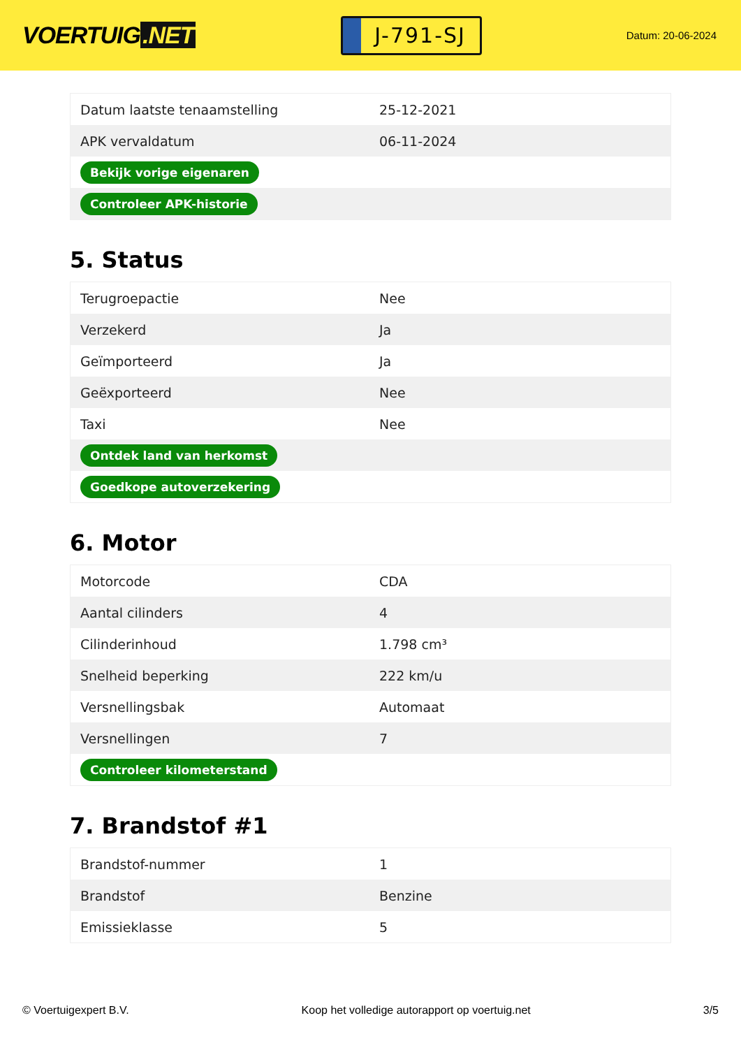VOERTUIG.NET
J-791-SJ
Datum: 20-06-2024
| Datum laatste tenaamstelling | 25-12-2021 |
| APK vervaldatum | 06-11-2024 |
| Bekijk vorige eigenaren | |
| Controleer APK-historie | |
5. Status
| Terugroepactie | Nee |
| Verzekerd | Ja |
| Geïmporteerd | Ja |
| Geëxporteerd | Nee |
| Taxi | Nee |
| Ontdek land van herkomst | |
| Goedkope autoverzekering | |
6. Motor
| Motorcode | CDA |
| Aantal cilinders | 4 |
| Cilinderinhoud | 1.798 cm³ |
| Snelheid beperking | 222 km/u |
| Versnellingsbak | Automaat |
| Versnellingen | 7 |
| Controleer kilometerstand | |
7. Brandstof #1
| Brandstof-nummer | 1 |
| Brandstof | Benzine |
| Emissieklasse | 5 |
© Voertuigexpert B.V. Koop het volledige autorapport op voertuig.net 3/5